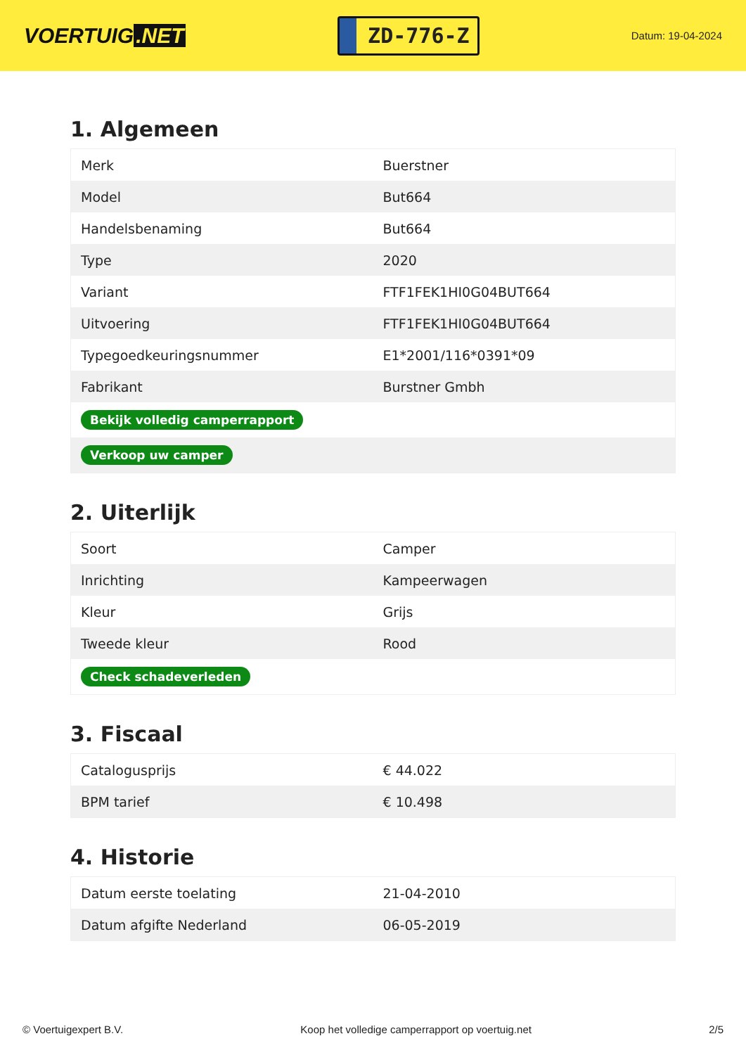VOERTUIG.NET
ZD-776-Z
Datum: 19-04-2024
1. Algemeen
| Merk | Buerstner |
| Model | But664 |
| Handelsbenaming | But664 |
| Type | 2020 |
| Variant | FTF1FEK1HI0G04BUT664 |
| Uitvoering | FTF1FEK1HI0G04BUT664 |
| Typegoedkeuringsnummer | E1*2001/116*0391*09 |
| Fabrikant | Burstner Gmbh |
| Bekijk volledig camperrapport | |
| Verkoop uw camper | |
2. Uiterlijk
| Soort | Camper |
| Inrichting | Kampeerwagen |
| Kleur | Grijs |
| Tweede kleur | Rood |
| Check schadeverleden | |
3. Fiscaal
| Catalogusprijs | € 44.022 |
| BPM tarief | € 10.498 |
4. Historie
| Datum eerste toelating | 21-04-2010 |
| Datum afgifte Nederland | 06-05-2019 |
© Voertuigexpert B.V. Koop het volledige camperrapport op voertuig.net 2/5